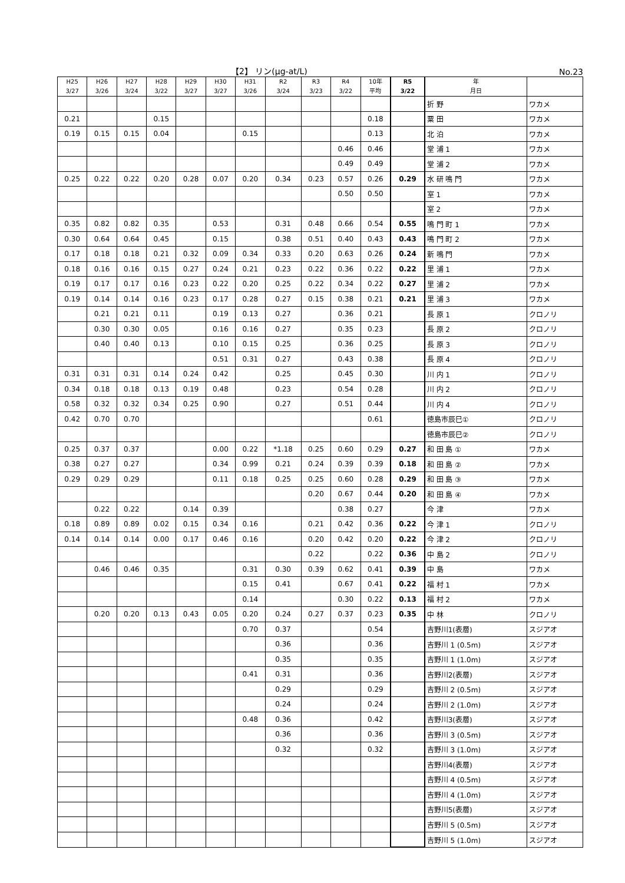【2】 リン(μg-at/L) No.23
| H25 3/27 | H26 3/26 | H27 3/24 | H28 3/22 | H29 3/27 | H30 3/27 | H31 3/26 | R2 3/24 | R3 3/23 | R4 3/22 | 10年 平均 | R5 3/22 | 年 月日 | |
| --- | --- | --- | --- | --- | --- | --- | --- | --- | --- | --- | --- | --- | --- |
| | | | | | | | | | | | | 折 野 | ワカメ |
| 0.21 | | | 0.15 | | | | | | | 0.18 | | 粟 田 | ワカメ |
| 0.19 | 0.15 | 0.15 | 0.04 | | | 0.15 | | | | 0.13 | | 北 泊 | ワカメ |
| | | | | | | | | | 0.46 | 0.46 | | 堂 浦 1 | ワカメ |
| | | | | | | | | | 0.49 | 0.49 | | 堂 浦 2 | ワカメ |
| 0.25 | 0.22 | 0.22 | 0.20 | 0.28 | 0.07 | 0.20 | 0.34 | 0.23 | 0.57 | 0.26 | 0.29 | 水 研 鳴 門 | ワカメ |
| | | | | | | | | | 0.50 | 0.50 | | 室 1 | ワカメ |
| | | | | | | | | | | | | 室 2 | ワカメ |
| 0.35 | 0.82 | 0.82 | 0.35 | | 0.53 | | 0.31 | 0.48 | 0.66 | 0.54 | 0.55 | 鳴 門 町 1 | ワカメ |
| 0.30 | 0.64 | 0.64 | 0.45 | | 0.15 | | 0.38 | 0.51 | 0.40 | 0.43 | 0.43 | 鳴 門 町 2 | ワカメ |
| 0.17 | 0.18 | 0.18 | 0.21 | 0.32 | 0.09 | 0.34 | 0.33 | 0.20 | 0.63 | 0.26 | 0.24 | 新 鳴 門 | ワカメ |
| 0.18 | 0.16 | 0.16 | 0.15 | 0.27 | 0.24 | 0.21 | 0.23 | 0.22 | 0.36 | 0.22 | 0.22 | 里 浦 1 | ワカメ |
| 0.19 | 0.17 | 0.17 | 0.16 | 0.23 | 0.22 | 0.20 | 0.25 | 0.22 | 0.34 | 0.22 | 0.27 | 里 浦 2 | ワカメ |
| 0.19 | 0.14 | 0.14 | 0.16 | 0.23 | 0.17 | 0.28 | 0.27 | 0.15 | 0.38 | 0.21 | 0.21 | 里 浦 3 | ワカメ |
| | 0.21 | 0.21 | 0.11 | | 0.19 | 0.13 | 0.27 | | 0.36 | 0.21 | | 長 原 1 | クロノリ |
| | 0.30 | 0.30 | 0.05 | | 0.16 | 0.16 | 0.27 | | 0.35 | 0.23 | | 長 原 2 | クロノリ |
| | 0.40 | 0.40 | 0.13 | | 0.10 | 0.15 | 0.25 | | 0.36 | 0.25 | | 長 原 3 | クロノリ |
| | | | | | 0.51 | 0.31 | 0.27 | | 0.43 | 0.38 | | 長 原 4 | クロノリ |
| 0.31 | 0.31 | 0.31 | 0.14 | 0.24 | 0.42 | | 0.25 | | 0.45 | 0.30 | | 川 内 1 | クロノリ |
| 0.34 | 0.18 | 0.18 | 0.13 | 0.19 | 0.48 | | 0.23 | | 0.54 | 0.28 | | 川 内 2 | クロノリ |
| 0.58 | 0.32 | 0.32 | 0.34 | 0.25 | 0.90 | | 0.27 | | 0.51 | 0.44 | | 川 内 4 | クロノリ |
| 0.42 | 0.70 | 0.70 | | | | | | | | 0.61 | | 徳島市辰巳① | クロノリ |
| | | | | | | | | | | | | 徳島市辰巳② | クロノリ |
| 0.25 | 0.37 | 0.37 | | | 0.00 | 0.22 | *1.18 | 0.25 | 0.60 | 0.29 | 0.27 | 和 田 島 ① | ワカメ |
| 0.38 | 0.27 | 0.27 | | | 0.34 | 0.99 | 0.21 | 0.24 | 0.39 | 0.39 | 0.18 | 和 田 島 ② | ワカメ |
| 0.29 | 0.29 | 0.29 | | | 0.11 | 0.18 | 0.25 | 0.25 | 0.60 | 0.28 | 0.29 | 和 田 島 ③ | ワカメ |
| | | | | | | | | 0.20 | 0.67 | 0.44 | 0.20 | 和 田 島 ④ | ワカメ |
| | 0.22 | 0.22 | | 0.14 | 0.39 | | | | 0.38 | 0.27 | | 今 津 | ワカメ |
| 0.18 | 0.89 | 0.89 | 0.02 | 0.15 | 0.34 | 0.16 | | 0.21 | 0.42 | 0.36 | 0.22 | 今 津 1 | クロノリ |
| 0.14 | 0.14 | 0.14 | 0.00 | 0.17 | 0.46 | 0.16 | | 0.20 | 0.42 | 0.20 | 0.22 | 今 津 2 | クロノリ |
| | | | | | | | | 0.22 | | 0.22 | 0.36 | 中 島 2 | クロノリ |
| | 0.46 | 0.46 | 0.35 | | | 0.31 | 0.30 | 0.39 | 0.62 | 0.41 | 0.39 | 中 島 | ワカメ |
| | | | | | | 0.15 | 0.41 | | 0.67 | 0.41 | 0.22 | 福 村 1 | ワカメ |
| | | | | | | 0.14 | | | 0.30 | 0.22 | 0.13 | 福 村 2 | ワカメ |
| | 0.20 | 0.20 | 0.13 | 0.43 | 0.05 | 0.20 | 0.24 | 0.27 | 0.37 | 0.23 | 0.35 | 中 林 | クロノリ |
| | | | | | | 0.70 | 0.37 | | | 0.54 | | 吉野川1(表層) | スジアオ |
| | | | | | | | 0.36 | | | 0.36 | | 吉野川 1 (0.5m) | スジアオ |
| | | | | | | | 0.35 | | | 0.35 | | 吉野川 1 (1.0m) | スジアオ |
| | | | | | | 0.41 | 0.31 | | | 0.36 | | 吉野川2(表層) | スジアオ |
| | | | | | | | 0.29 | | | 0.29 | | 吉野川 2 (0.5m) | スジアオ |
| | | | | | | | 0.24 | | | 0.24 | | 吉野川 2 (1.0m) | スジアオ |
| | | | | | | 0.48 | 0.36 | | | 0.42 | | 吉野川3(表層) | スジアオ |
| | | | | | | | 0.36 | | | 0.36 | | 吉野川 3 (0.5m) | スジアオ |
| | | | | | | | 0.32 | | | 0.32 | | 吉野川 3 (1.0m) | スジアオ |
| | | | | | | | | | | | | 吉野川4(表層) | スジアオ |
| | | | | | | | | | | | | 吉野川 4 (0.5m) | スジアオ |
| | | | | | | | | | | | | 吉野川 4 (1.0m) | スジアオ |
| | | | | | | | | | | | | 吉野川5(表層) | スジアオ |
| | | | | | | | | | | | | 吉野川 5 (0.5m) | スジアオ |
| | | | | | | | | | | | | 吉野川 5 (1.0m) | スジアオ |